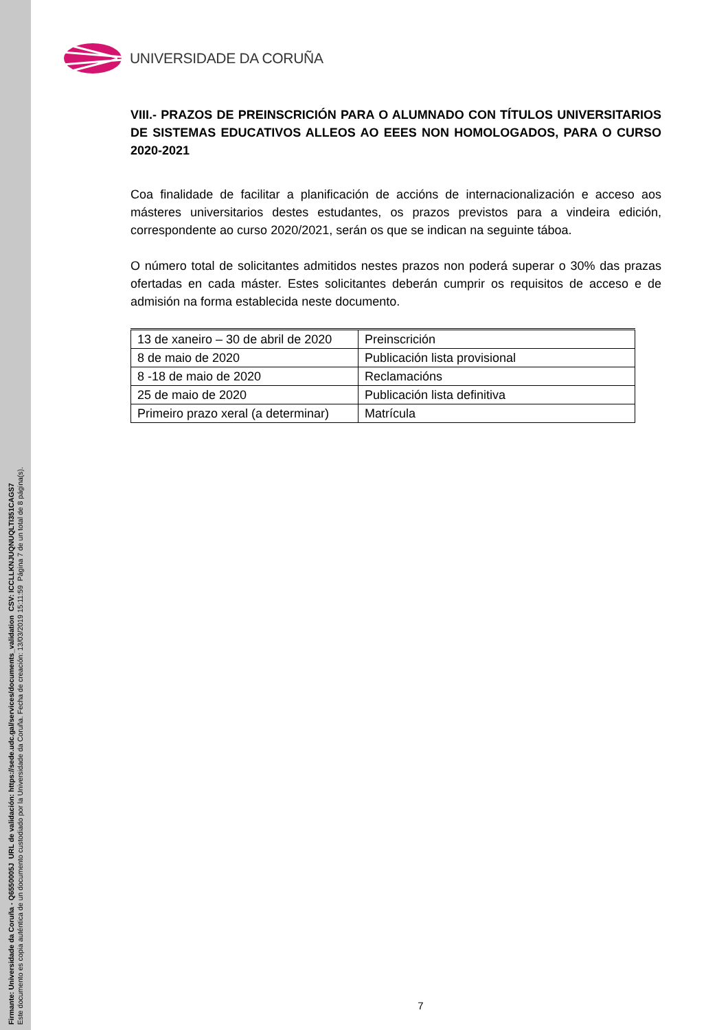Firmante: Universidade da Coruña - Q6550005J URL de validación: https://sede.udc.gal/services/documents_validation CSV: ICCLLKNJUQNUQLTI351CAGS7
Este documento es copia auténtica de un documento custodiado por la Universidade da Coruña. Fecha de creación: 13/03/2019 15:11:59 Página 7 de un total de 8 página(s).
UNIVERSIDADE DA CORUÑA
VIII.- PRAZOS DE PREINSCRICIÓN PARA O ALUMNADO CON TÍTULOS UNIVERSITARIOS DE SISTEMAS EDUCATIVOS ALLEOS AO EEES NON HOMOLOGADOS, PARA O CURSO 2020-2021
Coa finalidade de facilitar a planificación de accións de internacionalización e acceso aos másteres universitarios destes estudantes, os prazos previstos para a vindeira edición, correspondente ao curso 2020/2021, serán os que se indican na seguinte táboa.
O número total de solicitantes admitidos nestes prazos non poderá superar o 30% das prazas ofertadas en cada máster. Estes solicitantes deberán cumprir os requisitos de acceso e de admisión na forma establecida neste documento.
| 13 de xaneiro – 30 de abril de 2020 | Preinscrición |
| 8 de maio de 2020 | Publicación lista provisional |
| 8 -18 de maio de 2020 | Reclamacións |
| 25 de maio de 2020 | Publicación lista definitiva |
| Primeiro prazo xeral (a determinar) | Matrícula |
7